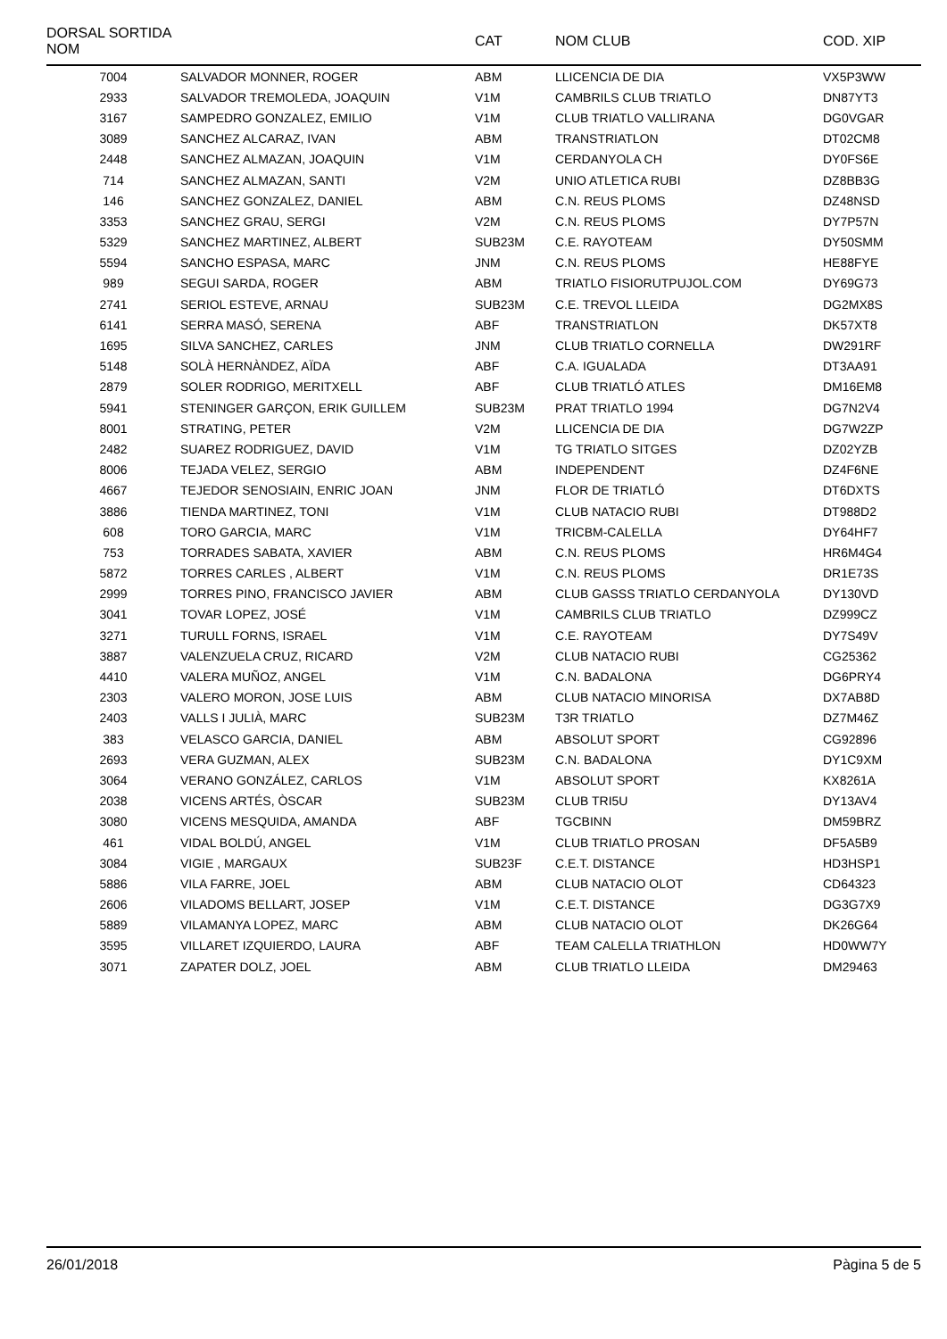| DORSAL SORTIDA NOM | | CAT | NOM CLUB | COD. XIP |
| --- | --- | --- | --- | --- |
| 7004 | SALVADOR MONNER, ROGER | ABM | LLICENCIA DE DIA | VX5P3WW |
| 2933 | SALVADOR TREMOLEDA, JOAQUIN | V1M | CAMBRILS CLUB TRIATLO | DN87YT3 |
| 3167 | SAMPEDRO GONZALEZ, EMILIO | V1M | CLUB TRIATLO VALLIRANA | DG0VGAR |
| 3089 | SANCHEZ ALCARAZ, IVAN | ABM | TRANSTRIATLON | DT02CM8 |
| 2448 | SANCHEZ ALMAZAN, JOAQUIN | V1M | CERDANYOLA CH | DY0FS6E |
| 714 | SANCHEZ ALMAZAN, SANTI | V2M | UNIO ATLETICA RUBI | DZ8BB3G |
| 146 | SANCHEZ GONZALEZ, DANIEL | ABM | C.N. REUS PLOMS | DZ48NSD |
| 3353 | SANCHEZ GRAU, SERGI | V2M | C.N. REUS PLOMS | DY7P57N |
| 5329 | SANCHEZ MARTINEZ, ALBERT | SUB23M | C.E. RAYOTEAM | DY50SMM |
| 5594 | SANCHO ESPASA, MARC | JNM | C.N. REUS PLOMS | HE88FYE |
| 989 | SEGUI SARDA, ROGER | ABM | TRIATLO FISIORUTPUJOL.COM | DY69G73 |
| 2741 | SERIOL ESTEVE, ARNAU | SUB23M | C.E. TREVOL LLEIDA | DG2MX8S |
| 6141 | SERRA MASÓ, SERENA | ABF | TRANSTRIATLON | DK57XT8 |
| 1695 | SILVA SANCHEZ, CARLES | JNM | CLUB TRIATLO CORNELLA | DW291RF |
| 5148 | SOLÀ HERNÀNDEZ, AÏDA | ABF | C.A. IGUALADA | DT3AA91 |
| 2879 | SOLER RODRIGO, MERITXELL | ABF | CLUB TRIATLÓ ATLES | DM16EM8 |
| 5941 | STENINGER GARÇON, ERIK GUILLEM | SUB23M | PRAT TRIATLO 1994 | DG7N2V4 |
| 8001 | STRATING, PETER | V2M | LLICENCIA DE DIA | DG7W2ZP |
| 2482 | SUAREZ RODRIGUEZ, DAVID | V1M | TG TRIATLO SITGES | DZ02YZB |
| 8006 | TEJADA VELEZ, SERGIO | ABM | INDEPENDENT | DZ4F6NE |
| 4667 | TEJEDOR SENOSIAIN, ENRIC JOAN | JNM | FLOR DE TRIATLÓ | DT6DXTS |
| 3886 | TIENDA MARTINEZ, TONI | V1M | CLUB NATACIO RUBI | DT988D2 |
| 608 | TORO GARCIA, MARC | V1M | TRICBM-CALELLA | DY64HF7 |
| 753 | TORRADES SABATA, XAVIER | ABM | C.N. REUS PLOMS | HR6M4G4 |
| 5872 | TORRES CARLES , ALBERT | V1M | C.N. REUS PLOMS | DR1E73S |
| 2999 | TORRES PINO, FRANCISCO JAVIER | ABM | CLUB GASSS TRIATLO CERDANYOLA | DY130VD |
| 3041 | TOVAR LOPEZ, JOSÉ | V1M | CAMBRILS CLUB TRIATLO | DZ999CZ |
| 3271 | TURULL FORNS, ISRAEL | V1M | C.E. RAYOTEAM | DY7S49V |
| 3887 | VALENZUELA CRUZ, RICARD | V2M | CLUB NATACIO RUBI | CG25362 |
| 4410 | VALERA MUÑOZ, ANGEL | V1M | C.N. BADALONA | DG6PRY4 |
| 2303 | VALERO MORON, JOSE LUIS | ABM | CLUB NATACIO MINORISA | DX7AB8D |
| 2403 | VALLS I JULIÀ, MARC | SUB23M | T3R TRIATLO | DZ7M46Z |
| 383 | VELASCO GARCIA, DANIEL | ABM | ABSOLUT SPORT | CG92896 |
| 2693 | VERA GUZMAN, ALEX | SUB23M | C.N. BADALONA | DY1C9XM |
| 3064 | VERANO GONZÁLEZ, CARLOS | V1M | ABSOLUT SPORT | KX8261A |
| 2038 | VICENS ARTÉS, ÒSCAR | SUB23M | CLUB TRI5U | DY13AV4 |
| 3080 | VICENS MESQUIDA, AMANDA | ABF | TGCBINN | DM59BRZ |
| 461 | VIDAL BOLDÚ, ANGEL | V1M | CLUB TRIATLO PROSAN | DF5A5B9 |
| 3084 | VIGIE , MARGAUX | SUB23F | C.E.T. DISTANCE | HD3HSP1 |
| 5886 | VILA FARRE, JOEL | ABM | CLUB NATACIO OLOT | CD64323 |
| 2606 | VILADOMS BELLART, JOSEP | V1M | C.E.T. DISTANCE | DG3G7X9 |
| 5889 | VILAMANYA LOPEZ, MARC | ABM | CLUB NATACIO OLOT | DK26G64 |
| 3595 | VILLARET IZQUIERDO, LAURA | ABF | TEAM CALELLA TRIATHLON | HD0WW7Y |
| 3071 | ZAPATER DOLZ, JOEL | ABM | CLUB TRIATLO LLEIDA | DM29463 |
26/01/2018 Pàgina 5 de 5